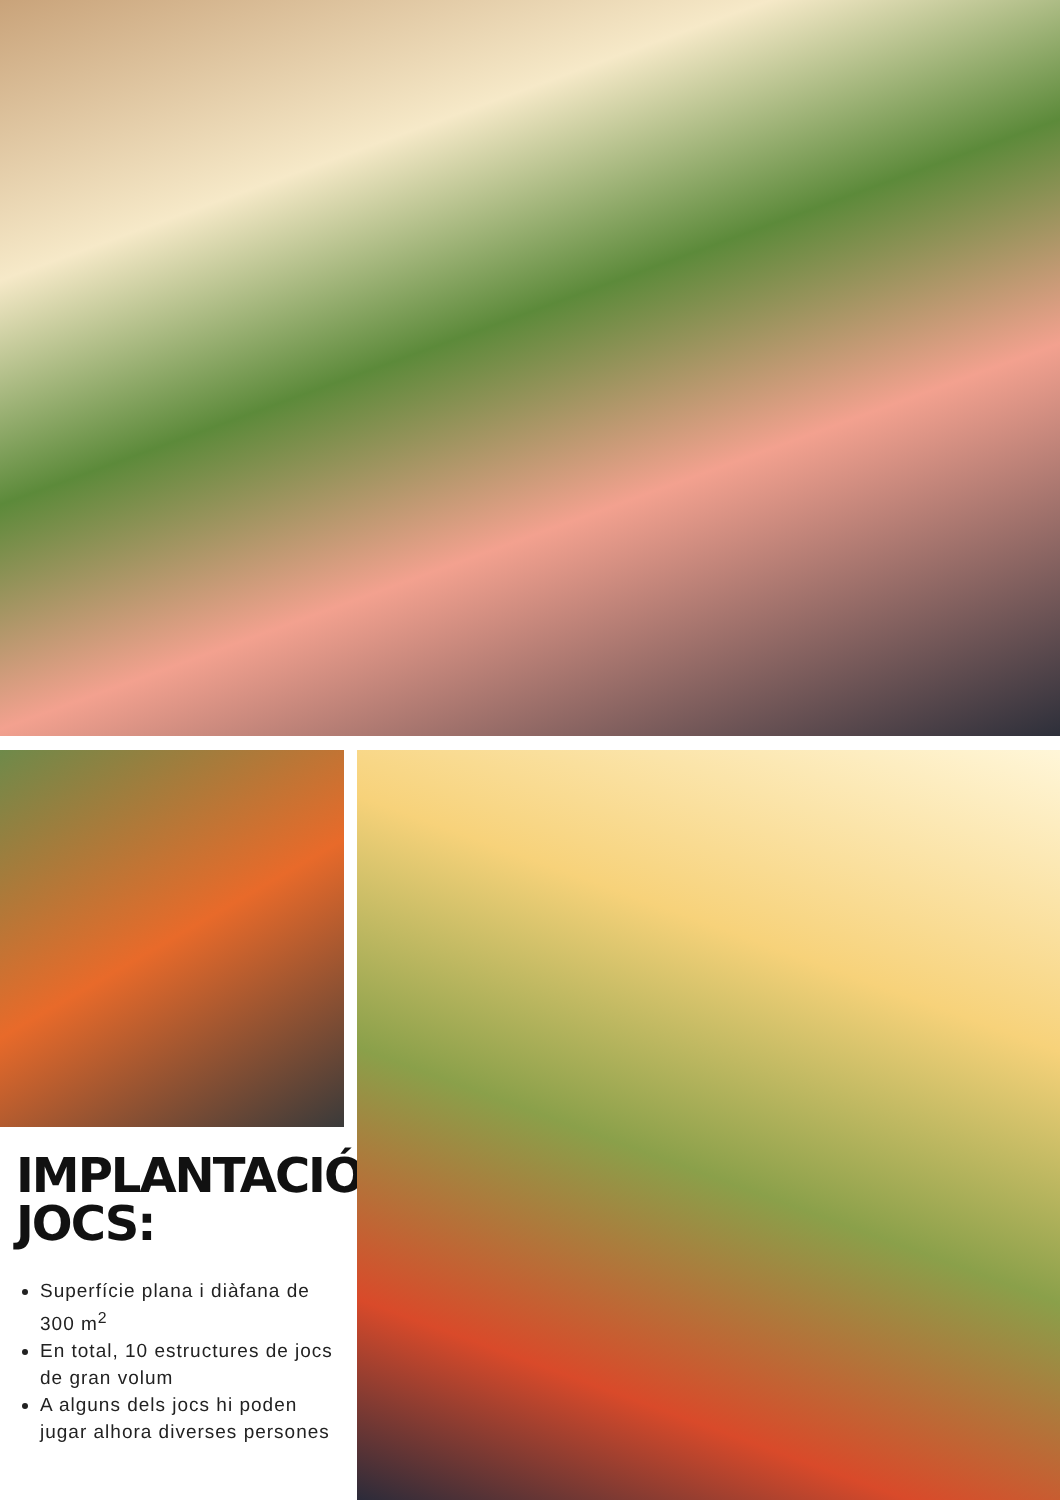IMPLANTACIÓ
JOCS:
Superfície plana i diàfana de 300 m<sup>2</sup>
En total, 10 estructures de jocs de gran volum
A alguns dels jocs hi poden jugar alhora diverses persones